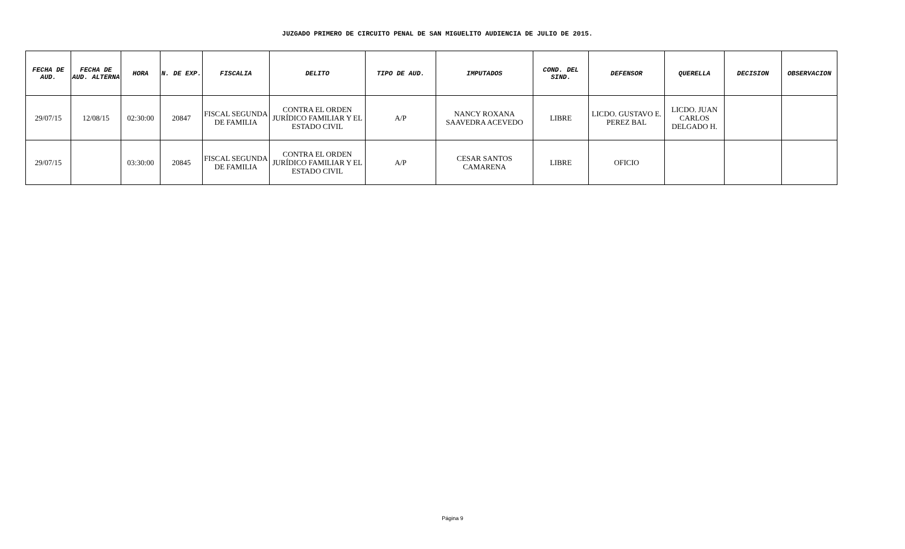JUZGADO PRIMERO DE CIRCUITO PENAL DE SAN MIGUELITO AUDIENCIA DE JULIO DE 2015.
| FECHA DE AUD. | FECHA DE AUD. ALTERNA | HORA | N. DE EXP. | FISCALIA | DELITO | TIPO DE AUD. | IMPUTADOS | COND. DEL SIND. | DEFENSOR | QUERELLA | DECISION | OBSERVACION |
| --- | --- | --- | --- | --- | --- | --- | --- | --- | --- | --- | --- | --- |
| 29/07/15 | 12/08/15 | 02:30:00 | 20847 | FISCAL SEGUNDA DE FAMILIA | CONTRA EL ORDEN JURÍDICO FAMILIAR Y EL ESTADO CIVIL | A/P | NANCY ROXANA SAAVEDRA ACEVEDO | LIBRE | LICDO. GUSTAVO E. PEREZ BAL | LICDO. JUAN CARLOS DELGADO H. | | |
| 29/07/15 | | 03:30:00 | 20845 | FISCAL SEGUNDA DE FAMILIA | CONTRA EL ORDEN JURÍDICO FAMILIAR Y EL ESTADO CIVIL | A/P | CESAR SANTOS CAMARENA | LIBRE | OFICIO | | | |
Página 9